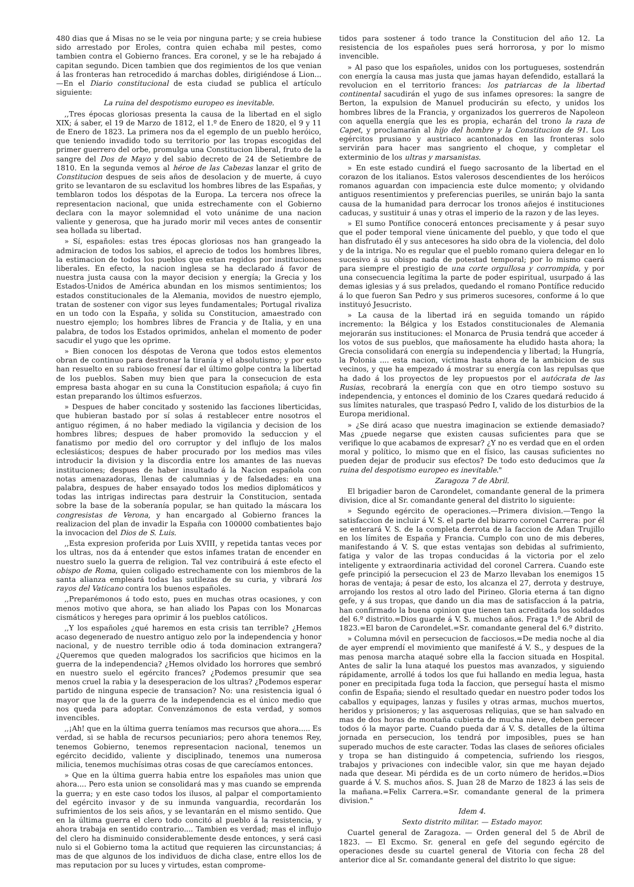480 dias que á Misas no se le veia por ninguna parte; y se creia hubiese sido arrestado por Eroles, contra quien echaba mil pestes, como tambien contra el Gobierno frances. Era coronel, y se le ha rebajado á capitan segundo. Dicen tambien que dos regimientos de los que venian á las fronteras han retrocedido á marchas dobles, dirigiéndose á Lion... —En el Diario constitucional de esta ciudad se publica el artículo siguiente:
La ruina del despotismo europeo es inevitable.
,,Tres épocas gloriosas presenta la causa de la libertad en el siglo XIX; á saber, el 19 de Marzo de 1812, el 1.º de Enero de 1820, el 9 y 11 de Enero de 1823. La primera nos da el egemplo de un pueblo heróico, que teniendo invadido todo su territorio por las tropas escogidas del primer guerrero del orbe, promulga una Constitucion liberal, fruto de la sangre del Dos de Mayo y del sabio decreto de 24 de Setiembre de 1810. En la segunda vemos al héroe de las Cabezas lanzar el grito de Constitucion despues de seis años de desolacion y de muerte, á cuyo grito se levantaron de su esclavitud los hombres libres de las Españas, y temblaron todos los déspotas de la Europa. La tercera nos ofrece la representacion nacional, que unida estrechamente con el Gobierno declara con la mayor solemnidad el voto unánime de una nacion valiente y generosa, que ha jurado morir mil veces antes de consentir sea hollada su libertad.
» Sí, españoles: estas tres épocas gloriosas nos han grangeado la admiracion de todos los sabios, el aprecio de todos los hombres libres, la estimacion de todos los pueblos que estan regidos por instituciones liberales. En efecto, la nacion inglesa se ha declarado á favor de nuestra justa causa con la mayor decision y energía; la Grecia y los Estados-Unidos de América abundan en los mismos sentimientos; los estados constitucionales de la Alemania, movidos de nuestro ejemplo, tratan de sostener con vigor sus leyes fundamentales; Portugal rivaliza en un todo con la España, y solida su Constitucion, amaestrado con nuestro ejemplo; los hombres libres de Francia y de Italia, y en una palabra, de todos los Estados oprimidos, anhelan el momento de poder sacudir el yugo que les oprime.
» Bien conocen los déspotas de Verona que todos estos elementos obran de continuo para destronar la tiranía y el absolutismo; y por esto han resuelto en su rabioso frenesí dar el último golpe contra la libertad de los pueblos. Saben muy bien que para la consecucion de esta empresa basta ahogar en su cuna la Constitucion española; á cuyo fin estan preparando los últimos esfuerzos.
» Despues de haber concitado y sostenido las facciones liberticidas, que hubieran bastado por sí solas á restablecer entre nosotros el antiguo régimen, á no haber mediado la vigilancia y decision de los hombres libres; despues de haber promovido la seduccion y el fanatismo por medio del oro corruptor y del influjo de los malos eclesiásticos; despues de haber procurado por los medios mas viles introducir la division y la discordia entre los amantes de las nuevas instituciones; despues de haber insultado á la Nacion española con notas amenazadoras, llenas de calumnias y de falsedades: en una palabra, despues de haber ensayado todos los medios diplomáticos y todas las intrigas indirectas para destruir la Constitucion, sentada sobre la base de la soberanía popular, se han quitado la máscara los congresistas de Verona, y han encargado al Gobierno frances la realizacion del plan de invadir la España con 100000 combatientes bajo la invocacion del Dios de S. Luis.
,,Esta expresion proferida por Luis XVIII, y repetida tantas veces por los ultras, nos da á entender que estos infames tratan de encender en nuestro suelo la guerra de religion. Tal vez contribuirá á este efecto el obispo de Roma, quien coligado estrechamente con los miembros de la santa alianza empleará todas las sutilezas de su curia, y vibrará los rayos del Vaticano contra los buenos españoles.
,,Preparémonos á todo esto, pues en muchas otras ocasiones, y con menos motivo que ahora, se han aliado los Papas con los Monarcas cismáticos y hereges para oprimir á los pueblos católicos.
,,Y los españoles ¿qué haremos en esta crisis tan terrible? ¿Hemos acaso degenerado de nuestro antiguo zelo por la independencia y honor nacional, y de nuestro terrible odio á toda dominacion extrangera? ¿Queremos que queden malogrados los sacrificios que hicimos en la guerra de la independencia? ¿Hemos olvidado los horrores que sembró en nuestro suelo el egército frances? ¿Podemos presumir que sea menos cruel la rabia y la desesperacion de los ultras? ¿Podemos esperar partido de ninguna especie de transacion? No: una resistencia igual ó mayor que la de la guerra de la independencia es el único medio que nos queda para adoptar. Convenzámonos de esta verdad, y somos invencibles.
,,¡Ah! que en la última guerra teníamos mas recursos que ahora..... Es verdad, si se habla de recursos pecuniarios; pero ahora tenemos Rey, tenemos Gobierno, tenemos representacion nacional, tenemos un egército decidido, valiente y disciplinado, tenemos una numerosa milicia, tenemos muchísimas otras cosas de que carecíamos entonces.
» Que en la última guerra habia entre los españoles mas union que ahora.... Pero esta union se consolidará mas y mas cuando se emprenda la guerra; y en este caso todos los ilusos, al palpar el comportamiento del egército invasor y de su inmunda vanguardia, recordarán los sufrimientos de los seis años, y se levantarán en el mismo sentido. Que en la última guerra el clero todo concitó al pueblo á la resistencia, y ahora trabaja en sentido contrario.... Tambien es verdad; mas el influjo del clero ha disminuido considerablemente desde entonces, y será casi nulo si el Gobierno toma la actitud que requieren las circunstancias; á mas de que algunos de los individuos de dicha clase, entre ellos los de mas reputacion por su luces y virtudes, estan comprome-
tidos para sostener á todo trance la Constitucion del año 12. La resistencia de los españoles pues será horrorosa, y por lo mismo invencible.
» Al paso que los españoles, unidos con los portugueses, sostendrán con energía la causa mas justa que jamas hayan defendido, estallará la revolucion en el territorio frances: los patriarcas de la libertad continental sacudirán el yugo de sus infames opresores: la sangre de Berton, la expulsion de Manuel producirán su efecto, y unidos los hombres libres de la Francia, y organizados los guerreros de Napoleon con aquella energía que les es propia, echarán del trono la raza de Capet, y proclamarán al hijo del hombre y la Constitucion de 91. Los egércitos prusiano y austriaco acantonados en las fronteras solo servirán para hacer mas sangriento el choque, y completar el exterminio de los ultras y marsanistas.
» En este estado cundirá el fuego sacrosanto de la libertad en el corazon de los italianos. Estos valerosos descendientes de los heróicos romanos aguardan con impaciencia este dulce momento; y olvidando antiguos resentimientos y preferencias pueriles, se unirán bajo la santa causa de la humanidad para derrocar los tronos añejos é instituciones caducas, y sustituir á unas y otras el imperio de la razon y de las leyes.
» El sumo Pontífice conocerá entonces precisamente y á pesar suyo que el poder temporal viene únicamente del pueblo, y que todo el que han disfrutado él y sus antecesores ha sido obra de la violencia, del dolo y de la intriga. No es regular que el pueblo romano quiera delegar en lo sucesivo á su obispo nada de potestad temporal; por lo mismo caerá para siempre el prestigio de una corte orgullosa y corrompida, y por una consecuencia legítima la parte de poder espiritual, usurpado á las demas iglesias y á sus prelados, quedando el romano Pontífice reducido á lo que fueron San Pedro y sus primeros sucesores, conforme á lo que instituyó Jesucristo.
» La causa de la libertad irá en seguida tomando un rápido incremento: la Bélgica y los Estados constitucionales de Alemania mejorarán sus instituciones: el Monarca de Prusia tendrá que acceder á los votos de sus pueblos, que mañosamente ha eludido hasta ahora; la Grecia consolidará con energía su independencia y libertad; la Hungría, la Polonia .... esta nacion, víctima hasta ahora de la ambicion de sus vecinos, y que ha empezado á mostrar su energía con las repulsas que ha dado á los proyectos de ley propuestos por el autócrata de las Rusias, recobrará la energía con que en otro tiempo sostuvo su independencia, y entonces el dominio de los Czares quedará reducido á sus límites naturales, que traspasó Pedro I, valido de los disturbios de la Europa meridional.
» ¿Se dirá acaso que nuestra imaginacion se extiende demasiado? Mas ¿puede negarse que existen causas suficientes para que se verifique lo que acabamos de expresar? ¿Y no es verdad que en el orden moral y político, lo mismo que en el físico, las causas suficientes no pueden dejar de producir sus efectos? De todo esto deducimos que la ruina del despotismo europeo es inevitable."
Zaragoza 7 de Abril.
El brigadier baron de Carondelet, comandante general de la primera division, dice al Sr. comandante general del distrito lo siguiente:
» Segundo egército de operaciones.—Primera division.—Tengo la satisfaccion de incluir á V. S. el parte del bizarro coronel Carrera: por él se enterará V. S. de la completa derrota de la faccion de Adan Trujillo en los límites de España y Francia. Cumplo con uno de mis deberes, manifestando á V. S. que estas ventajas son debidas al sufrimiento, fatiga y valor de las tropas conducidas á la victoria por el zelo inteligente y extraordinaria actividad del coronel Carrera. Cuando este gefe principió la persecucion el 23 de Marzo llevaban los enemigos 15 horas de ventaja; á pesar de esto, los alcanza el 27, derrota y destruye, arrojando los restos al otro lado del Pirineo. Gloria eterna á tan digno gefe, y á sus tropas, que dando un dia mas de satisfaccion á la patria, han confirmado la buena opinion que tienen tan acreditada los soldados del 6.º distrito.=Dios guarde á V. S. muchos años. Fraga 1.º de Abril de 1823.=El baron de Carondelet.=Sr. comandante general del 6.º distrito.
» Columna móvil en persecucion de facciosos.=De media noche al dia de ayer emprendí el movimiento que manifesté á V. S., y despues de la mas penosa marcha ataqué sobre ella la faccion situada en Hospital. Antes de salir la luna ataqué los puestos mas avanzados, y siguiendo rápidamente, arrollé á todos los que fui hallando en media legua, hasta poner en precipitada fuga toda la faccion, que perseguí hasta el mismo confin de España; siendo el resultado quedar en nuestro poder todos los caballos y equipages, lanzas y fusiles y otras armas, muchos muertos, heridos y prisioneros; y las asquerosas reliquias, que se han salvado en mas de dos horas de montaña cubierta de mucha nieve, deben perecer todos ó la mayor parte. Cuando pueda dar á V. S. detalles de la última jornada en persecucion, los tendrá por imposibles, pues se han superado muchos de este caracter. Todas las clases de señores oficiales y tropa se han distinguido á competencia, sufriendo los riesgos, trabajos y privaciones con indecible valor, sin que me hayan dejado nada que desear. Mi pérdida es de un corto número de heridos.=Dios guarde á V. S. muchos años. S. Juan 28 de Marzo de 1823 á las seis de la mañana.=Felix Carrera.=Sr. comandante general de la primera division."
Idem 4.
Sexto distrito militar. — Estado mayor.
Cuartel general de Zaragoza. — Orden general del 5 de Abril de 1823. — El Excmo. Sr. general en gefe del segundo egército de operaciones desde su cuartel general de Vitoria con fecha 28 del anterior dice al Sr. comandante general del distrito lo que sigue: